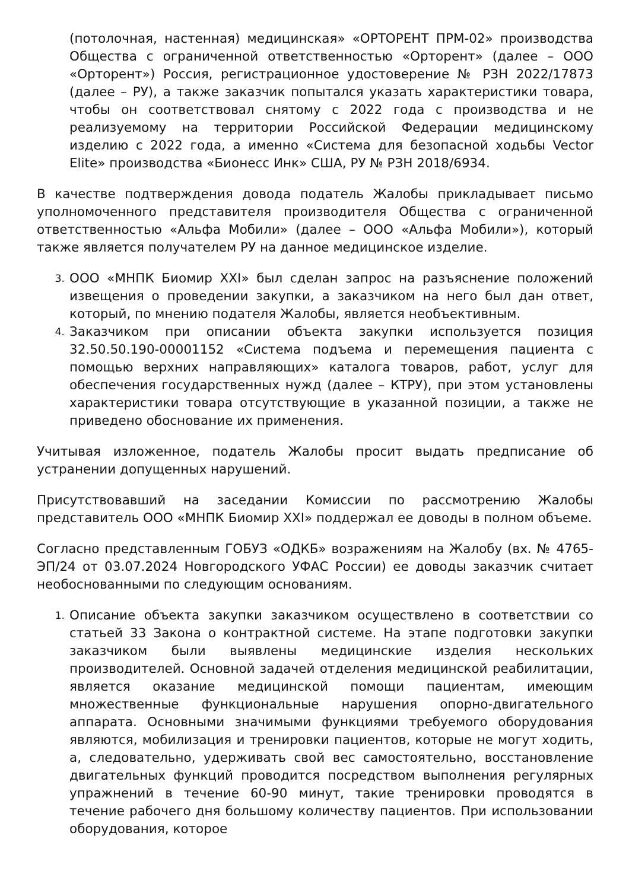(потолочная, настенная) медицинская» «ОРТОРЕНТ ПРМ-02» производства Общества с ограниченной ответственностью «Орторент» (далее – ООО «Орторент») Россия, регистрационное удостоверение № РЗН 2022/17873 (далее – РУ), а также заказчик попытался указать характеристики товара, чтобы он соответствовал снятому с 2022 года с производства и не реализуемому на территории Российской Федерации медицинскому изделию с 2022 года, а именно «Система для безопасной ходьбы Vector Elite» производства «Бионесс Инк» США, РУ № РЗН 2018/6934.
В качестве подтверждения довода податель Жалобы прикладывает письмо уполномоченного представителя производителя Общества с ограниченной ответственностью «Альфа Мобили» (далее – ООО «Альфа Мобили»), который также является получателем РУ на данное медицинское изделие.
3. ООО «МНПК Биомир XXI» был сделан запрос на разъяснение положений извещения о проведении закупки, а заказчиком на него был дан ответ, который, по мнению подателя Жалобы, является необъективным.
4. Заказчиком при описании объекта закупки используется позиция 32.50.50.190-00001152 «Система подъема и перемещения пациента с помощью верхних направляющих» каталога товаров, работ, услуг для обеспечения государственных нужд (далее – КТРУ), при этом установлены характеристики товара отсутствующие в указанной позиции, а также не приведено обоснование их применения.
Учитывая изложенное, податель Жалобы просит выдать предписание об устранении допущенных нарушений.
Присутствовавший на заседании Комиссии по рассмотрению Жалобы представитель ООО «МНПК Биомир XXI» поддержал ее доводы в полном объеме.
Согласно представленным ГОБУЗ «ОДКБ» возражениям на Жалобу (вх. № 4765-ЭП/24 от 03.07.2024 Новгородского УФАС России) ее доводы заказчик считает необоснованными по следующим основаниям.
1. Описание объекта закупки заказчиком осуществлено в соответствии со статьей 33 Закона о контрактной системе. На этапе подготовки закупки заказчиком были выявлены медицинские изделия нескольких производителей. Основной задачей отделения медицинской реабилитации, является оказание медицинской помощи пациентам, имеющим множественные функциональные нарушения опорно-двигательного аппарата. Основными значимыми функциями требуемого оборудования являются, мобилизация и тренировки пациентов, которые не могут ходить, а, следовательно, удерживать свой вес самостоятельно, восстановление двигательных функций проводится посредством выполнения регулярных упражнений в течение 60-90 минут, такие тренировки проводятся в течение рабочего дня большому количеству пациентов. При использовании оборудования, которое